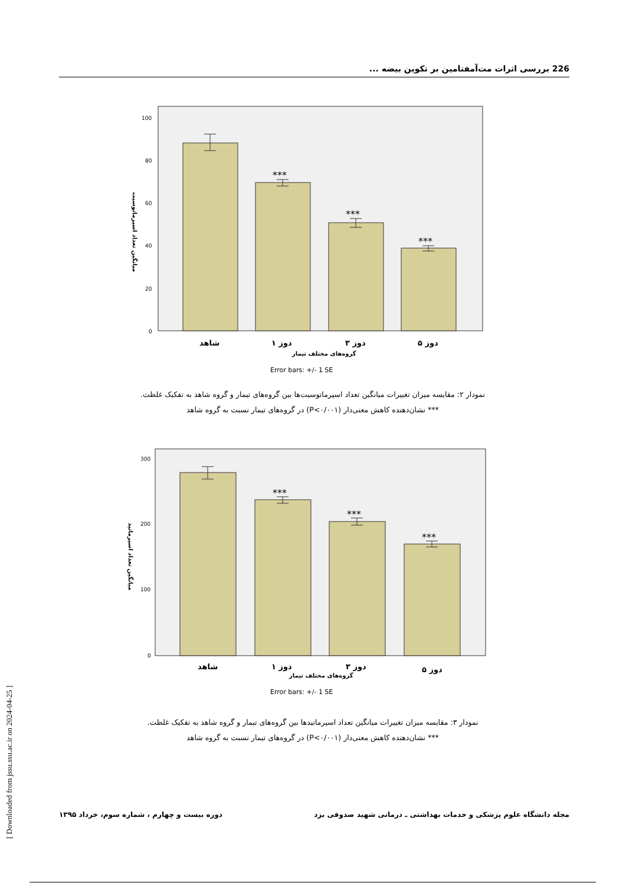226 بررسی اثرات مت‌آمفتامین بر تکوین بیضه ...
***
***
***
100
80
60
40
20
0
شاهد
دوز ۱
دوز ۳
دوز ۵
گروه‌های مختلف تیمار
Error bars: +/- 1 SE
میانگین تعداد اسپرماتوسیت
نمودار ۲: مقایسه میزان تغییرات میانگین تعداد اسپرماتوسیت‌ها بین گروه‌های تیمار و گروه شاهد به تفکیک غلظت.
*** نشان‌دهنده کاهش معنی‌دار (P<۰/۰۰۱) در گروه‌های تیمار نسبت به گروه شاهد
***
***
***
300
200
100
0
شاهد
دوز ۱
دوز ۳
دوز ۵
گروه‌های مختلف تیمار
Error bars: +/- 1 SE
میانگین تعداد اسپرماتید
نمودار ۳: مقایسه میزان تغییرات میانگین تعداد اسپرماتیدها بین گروه‌های تیمار و گروه شاهد به تفکیک غلظت.
*** نشان‌دهنده کاهش معنی‌دار (P<۰/۰۰۱) در گروه‌های تیمار نسبت به گروه شاهد
مجله دانشگاه علوم پزشکی و خدمات بهداشتی ـ درمانی شهید صدوقی یزد دوره بیست و چهارم ، شماره سوم، خرداد ۱۳۹۵
[ Downloaded from jssu.ssu.ac.ir on 2024-04-25 ]